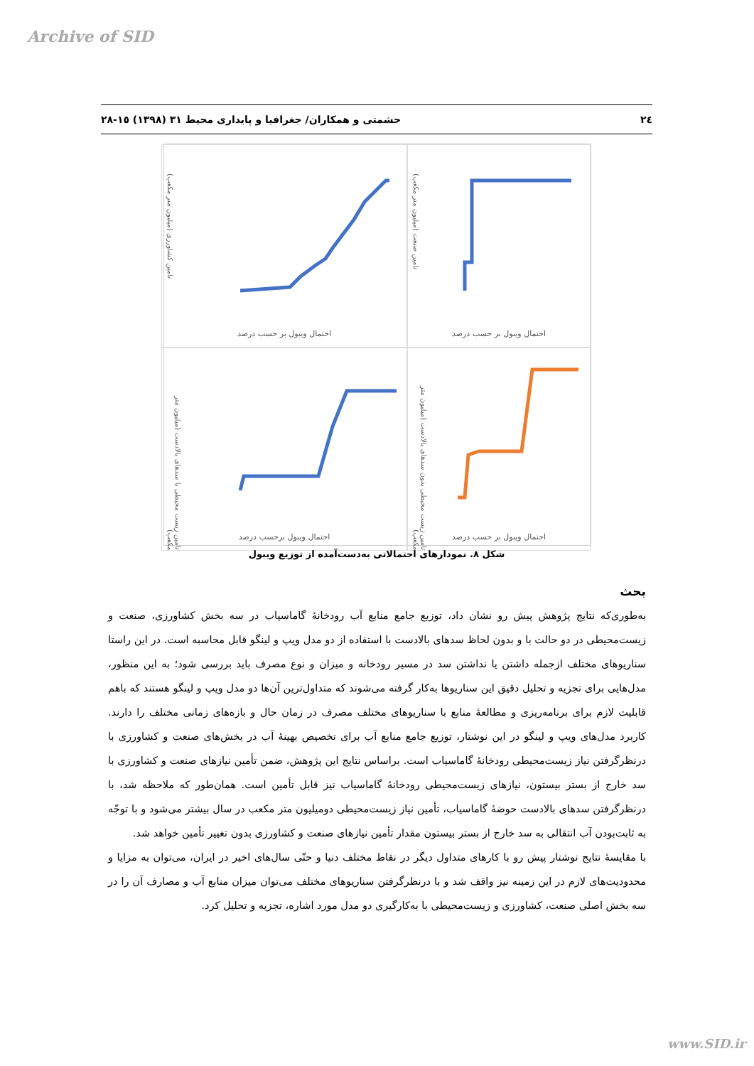Archive of SID
٢٤ حشمتی و همکاران/ جغرافیا و پایداری محیط ٣١ (١٣٩٨) ١٥-٢٨
تامین صنعت (میلیون متر مکعب)
احتمال ویبول بر حسب درصد
تامین کشاورزی (میلیون متر مکعب)
احتمال ویبول بر حسب درصد
تامین زیست محیطی بدون سدهای بالادست (میلیون متر مکعب)
احتمال ویبول بر حسب درصد
تامین زیست محیطی با سدهای بالادست (میلیون متر مکعب)
احتمال ویبول برحسب درصد
شکل ٨. نمودارهای احتمالاتی به‌دست‌آمده از توزیع ویبول
بحث
به‌طوری‌که نتایج پژوهش پیش رو نشان داد، توزیع جامع منابع آب رودخانهٔ گاماسیاب در سه بخش کشاورزی، صنعت و زیست‌محیطی در دو حالت با و بدون لحاظ سدهای بالادست با استفاده از دو مدل ویپ و لینگو قابل محاسبه است. در این راستا سناریوهای مختلف ازجمله داشتن یا نداشتن سد در مسیر رودخانه و میزان و نوع مصرف باید بررسی شود؛ به این منظور، مدل‌هایی برای تجزیه و تحلیل دقیق این سناریوها به‌کار گرفته می‌شوند که متداول‌ترین آن‌ها دو مدل ویپ و لینگو هستند که باهم قابلیت لازم برای برنامه‌ریزی و مطالعهٔ منابع با سناریوهای مختلف مصرف در زمان حال و بازه‌های زمانی مختلف را دارند. کاربرد مدل‌های ویپ و لینگو در این نوشتار، توزیع جامع منابع آب برای تخصیص بهینهٔ آب در بخش‌های صنعت و کشاورزی با درنظرگرفتن نیاز زیست‌محیطی رودخانهٔ گاماسیاب است. براساس نتایج این پژوهش، ضمن تأمین نیازهای صنعت و کشاورزی با سد خارج از بستر بیستون، نیازهای زیست‌محیطی رودخانهٔ گاماسیاب نیز قابل تأمین است. همان‌طور که ملاحظه شد، با درنظرگرفتن سدهای بالادست حوضهٔ گاماسیاب، تأمین نیاز زیست‌محیطی دومیلیون متر مکعب در سال بیشتر می‌شود و با توجّه به ثابت‌بودن آب انتقالی به سد خارج از بستر بیستون مقدار تأمین نیازهای صنعت و کشاورزی بدون تغییر تأمین خواهد شد.
با مقایسهٔ نتایج نوشتار پیش رو با کارهای متداول دیگر در نقاط مختلف دنیا و حتّی سال‌های اخیر در ایران، می‌توان به مزایا و محدودیت‌های لازم در این زمینه نیز واقف شد و با درنظرگرفتن سناریوهای مختلف می‌توان میزان منابع آب و مصارف آن را در سه بخش اصلی صنعت، کشاورزی و زیست‌محیطی با به‌کارگیری دو مدل مورد اشاره، تجزیه و تحلیل کرد.
www.SID.ir